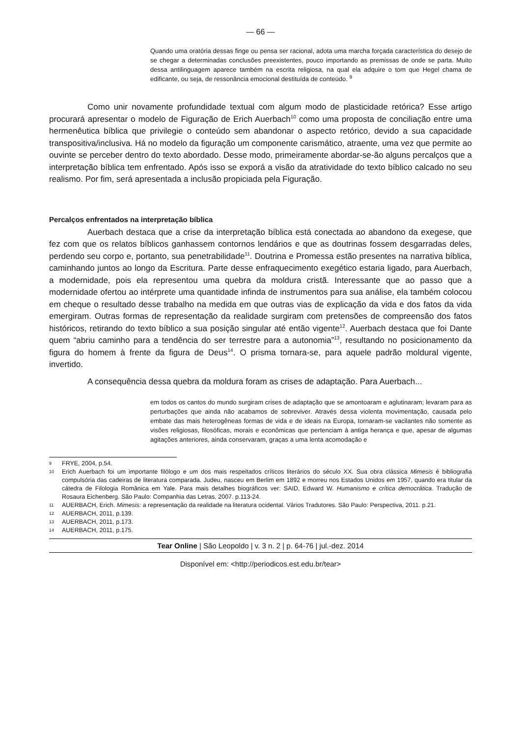— 66 —
Quando uma oratória dessas finge ou pensa ser racional, adota uma marcha forçada característica do desejo de se chegar a determinadas conclusões preexistentes, pouco importando as premissas de onde se parta. Muito dessa antilinguagem aparece também na escrita religiosa, na qual ela adquire o tom que Hegel chama de edificante, ou seja, de ressonância emocional destituída de conteúdo. <sup>9</sup>
Como unir novamente profundidade textual com algum modo de plasticidade retórica? Esse artigo procurará apresentar o modelo de Figuração de Erich Auerbach<sup>10</sup> como uma proposta de conciliação entre uma hermenêutica bíblica que privilegie o conteúdo sem abandonar o aspecto retórico, devido a sua capacidade transpositiva/inclusiva. Há no modelo da figuração um componente carismático, atraente, uma vez que permite ao ouvinte se perceber dentro do texto abordado. Desse modo, primeiramente abordar-se-ão alguns percalços que a interpretação bíblica tem enfrentado. Após isso se exporá a visão da atratividade do texto bíblico calcado no seu realismo. Por fim, será apresentada a inclusão propiciada pela Figuração.
Percalços enfrentados na interpretação bíblica
Auerbach destaca que a crise da interpretação bíblica está conectada ao abandono da exegese, que fez com que os relatos bíblicos ganhassem contornos lendários e que as doutrinas fossem desgarradas deles, perdendo seu corpo e, portanto, sua penetrabilidade<sup>11</sup>. Doutrina e Promessa estão presentes na narrativa bíblica, caminhando juntos ao longo da Escritura. Parte desse enfraquecimento exegético estaria ligado, para Auerbach, a modernidade, pois ela representou uma quebra da moldura cristã. Interessante que ao passo que a modernidade ofertou ao intérprete uma quantidade infinda de instrumentos para sua análise, ela também colocou em cheque o resultado desse trabalho na medida em que outras vias de explicação da vida e dos fatos da vida emergiram. Outras formas de representação da realidade surgiram com pretensões de compreensão dos fatos históricos, retirando do texto bíblico a sua posição singular até então vigente<sup>12</sup>. Auerbach destaca que foi Dante quem “abriu caminho para a tendência do ser terrestre para a autonomia”<sup>13</sup>, resultando no posicionamento da figura do homem à frente da figura de Deus<sup>14</sup>. O prisma tornara-se, para aquele padrão moldural vigente, invertido.
A consequência dessa quebra da moldura foram as crises de adaptação. Para Auerbach...
em todos os cantos do mundo surgiram crises de adaptação que se amontoaram e aglutinaram; levaram para as perturbações que ainda não acabamos de sobreviver. Através dessa violenta movimentação, causada pelo embate das mais heterogêneas formas de vida e de ideais na Europa, tornaram-se vacilantes não somente as visões religiosas, filosóficas, morais e econômicas que pertenciam à antiga herança e que, apesar de algumas agitações anteriores, ainda conservaram, graças a uma lenta acomodação e
9 FRYE, 2004, p.54.
10 Erich Auerbach foi um importante filólogo e um dos mais respeitados críticos literários do século XX. Sua obra clássica Mimesis é bibliografia compulsória das cadeiras de literatura comparada. Judeu, nasceu em Berlim em 1892 e morreu nos Estados Unidos em 1957, quando era titular da cátedra de Filologia Românica em Yale. Para mais detalhes biográficos ver: SAID, Edward W. Humanismo e crítica democrática. Tradução de Rosaura Eichenberg. São Paulo: Companhia das Letras, 2007. p.113-24.
11 AUERBACH, Erich. Mimesis: a representação da realidade na literatura ocidental. Vários Tradutores. São Paulo: Perspectiva, 2011. p.21.
12 AUERBACH, 2011, p.139.
13 AUERBACH, 2011, p.173.
14 AUERBACH, 2011, p.175.
Tear Online | São Leopoldo | v. 3 n. 2 | p. 64-76 | jul.-dez. 2014
Disponível em: <http://periodicos.est.edu.br/tear>